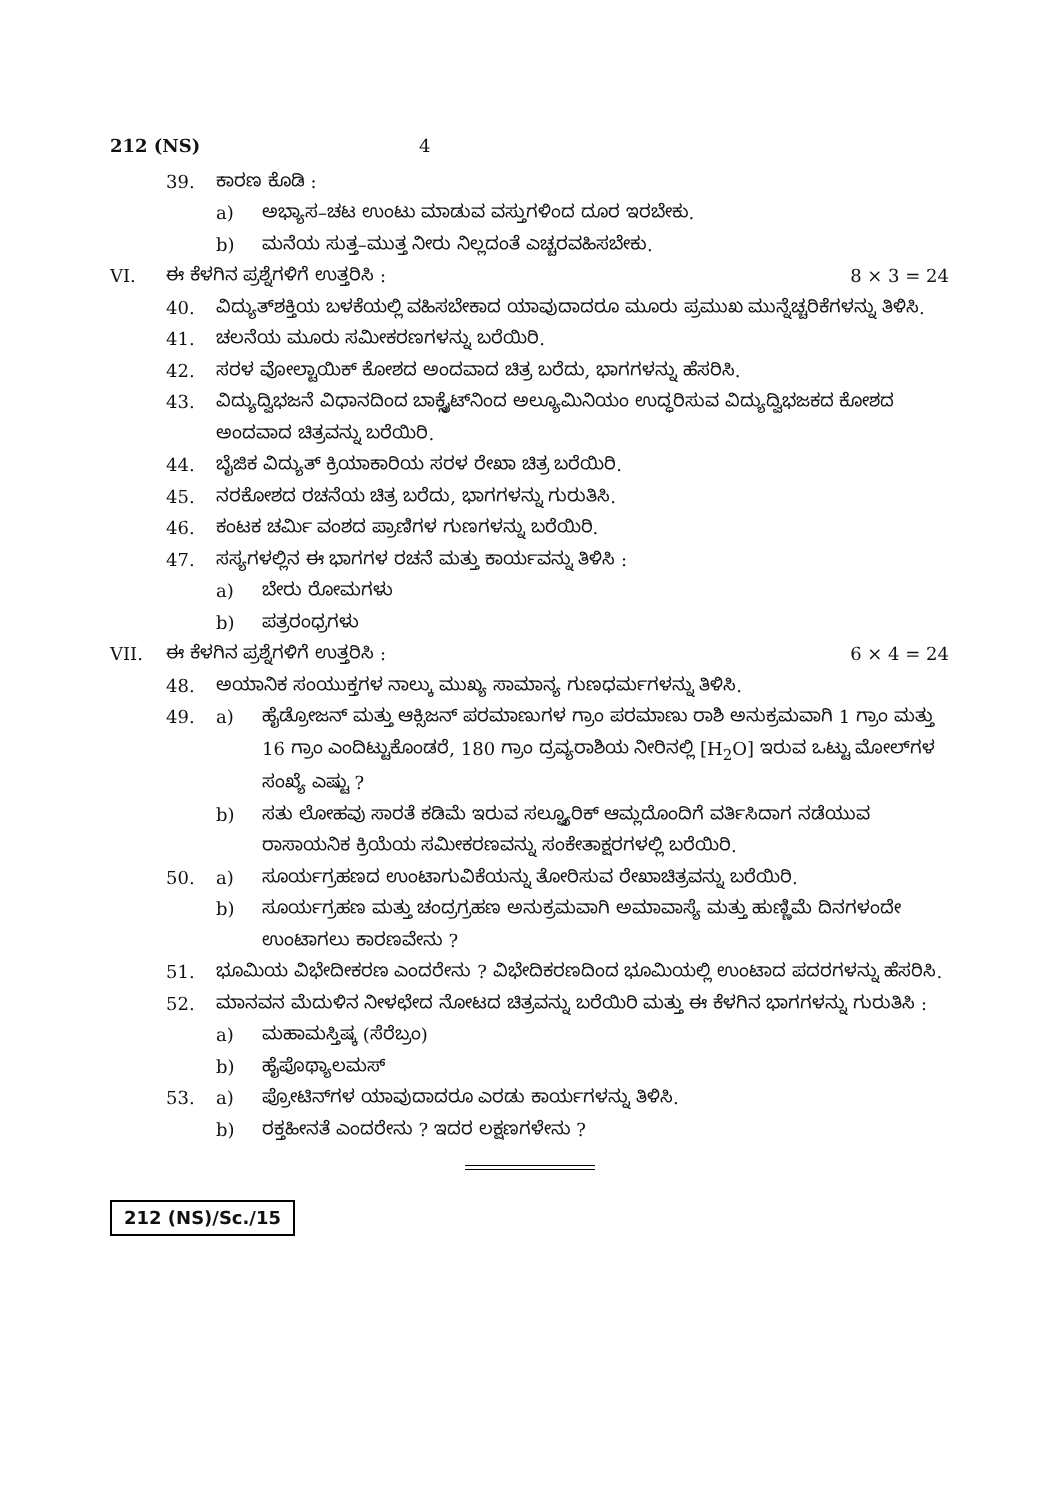212 (NS) 4
39. ಕಾರಣ ಕೊಡಿ :
a) ಅಭ್ಯಾಸ–ಚಟ ಉಂಟು ಮಾಡುವ ವಸ್ತುಗಳಿಂದ ದೂರ ಇರಬೇಕು.
b) ಮನೆಯ ಸುತ್ತ–ಮುತ್ತ ನೀರು ನಿಲ್ಲದಂತೆ ಎಚ್ಚರವಹಿಸಬೇಕು.
VI. ಈ ಕೆಳಗಿನ ಪ್ರಶ್ನೆಗಳಿಗೆ ಉತ್ತರಿಸಿ : 8 × 3 = 24
40. ವಿದ್ಯುತ್‌ಶಕ್ತಿಯ ಬಳಕೆಯಲ್ಲಿ ವಹಿಸಬೇಕಾದ ಯಾವುದಾದರೂ ಮೂರು ಪ್ರಮುಖ ಮುನ್ನೆಚ್ಚರಿಕೆಗಳನ್ನು ತಿಳಿಸಿ.
41. ಚಲನೆಯ ಮೂರು ಸಮೀಕರಣಗಳನ್ನು ಬರೆಯಿರಿ.
42. ಸರಳ ವೋಲ್ಟಾಯಿಕ್ ಕೋಶದ ಅಂದವಾದ ಚಿತ್ರ ಬರೆದು, ಭಾಗಗಳನ್ನು ಹೆಸರಿಸಿ.
43. ವಿದ್ಯುದ್ವಿಭಜನೆ ವಿಧಾನದಿಂದ ಬಾಕ್ಸೈಟ್‌ನಿಂದ ಅಲ್ಯೂಮಿನಿಯಂ ಉದ್ಧರಿಸುವ ವಿದ್ಯುದ್ವಿಭಜಕದ ಕೋಶದ ಅಂದವಾದ ಚಿತ್ರವನ್ನು ಬರೆಯಿರಿ.
44. ಬೈಜಿಕ ವಿದ್ಯುತ್ ಕ್ರಿಯಾಕಾರಿಯ ಸರಳ ರೇಖಾ ಚಿತ್ರ ಬರೆಯಿರಿ.
45. ನರಕೋಶದ ರಚನೆಯ ಚಿತ್ರ ಬರೆದು, ಭಾಗಗಳನ್ನು ಗುರುತಿಸಿ.
46. ಕಂಟಕ ಚರ್ಮಿ ವಂಶದ ಪ್ರಾಣಿಗಳ ಗುಣಗಳನ್ನು ಬರೆಯಿರಿ.
47. ಸಸ್ಯಗಳಲ್ಲಿನ ಈ ಭಾಗಗಳ ರಚನೆ ಮತ್ತು ಕಾರ್ಯವನ್ನು ತಿಳಿಸಿ :
a) ಬೇರು ರೋಮಗಳು
b) ಪತ್ರರಂಧ್ರಗಳು
VII. ಈ ಕೆಳಗಿನ ಪ್ರಶ್ನೆಗಳಿಗೆ ಉತ್ತರಿಸಿ : 6 × 4 = 24
48. ಅಯಾನಿಕ ಸಂಯುಕ್ತಗಳ ನಾಲ್ಕು ಮುಖ್ಯ ಸಾಮಾನ್ಯ ಗುಣಧರ್ಮಗಳನ್ನು ತಿಳಿಸಿ.
49. a) ಹೈಡ್ರೋಜನ್ ಮತ್ತು ಆಕ್ಸಿಜನ್ ಪರಮಾಣುಗಳ ಗ್ರಾಂ ಪರಮಾಣು ರಾಶಿ ಅನುಕ್ರಮವಾಗಿ 1 ಗ್ರಾಂ ಮತ್ತು 16 ಗ್ರಾಂ ಎಂದಿಟ್ಟುಕೊಂಡರೆ, 180 ಗ್ರಾಂ ದ್ರವ್ಯರಾಶಿಯ ನೀರಿನಲ್ಲಿ [H<sub>2</sub>O] ಇರುವ ಒಟ್ಟು ಮೋಲ್‌ಗಳ ಸಂಖ್ಯೆ ಎಷ್ಟು ?
b) ಸತು ಲೋಹವು ಸಾರತೆ ಕಡಿಮೆ ಇರುವ ಸಲ್ಫ್ಯೂರಿಕ್ ಆಮ್ಲದೊಂದಿಗೆ ವರ್ತಿಸಿದಾಗ ನಡೆಯುವ ರಾಸಾಯನಿಕ ಕ್ರಿಯೆಯ ಸಮೀಕರಣವನ್ನು ಸಂಕೇತಾಕ್ಷರಗಳಲ್ಲಿ ಬರೆಯಿರಿ.
50. a) ಸೂರ್ಯಗ್ರಹಣದ ಉಂಟಾಗುವಿಕೆಯನ್ನು ತೋರಿಸುವ ರೇಖಾಚಿತ್ರವನ್ನು ಬರೆಯಿರಿ.
b) ಸೂರ್ಯಗ್ರಹಣ ಮತ್ತು ಚಂದ್ರಗ್ರಹಣ ಅನುಕ್ರಮವಾಗಿ ಅಮಾವಾಸ್ಯೆ ಮತ್ತು ಹುಣ್ಣಿಮೆ ದಿನಗಳಂದೇ ಉಂಟಾಗಲು ಕಾರಣವೇನು ?
51. ಭೂಮಿಯ ವಿಭೇದೀಕರಣ ಎಂದರೇನು ? ವಿಭೇದಿಕರಣದಿಂದ ಭೂಮಿಯಲ್ಲಿ ಉಂಟಾದ ಪದರಗಳನ್ನು ಹೆಸರಿಸಿ.
52. ಮಾನವನ ಮೆದುಳಿನ ನೀಳಛೇದ ನೋಟದ ಚಿತ್ರವನ್ನು ಬರೆಯಿರಿ ಮತ್ತು ಈ ಕೆಳಗಿನ ಭಾಗಗಳನ್ನು ಗುರುತಿಸಿ :
a) ಮಹಾಮಸ್ತಿಷ್ಕ (ಸೆರೆಬ್ರಂ)
b) ಹೈಪೊಥ್ಯಾಲಮಸ್
53. a) ಪ್ರೋಟಿನ್‌ಗಳ ಯಾವುದಾದರೂ ಎರಡು ಕಾರ್ಯಗಳನ್ನು ತಿಳಿಸಿ.
b) ರಕ್ತಹೀನತೆ ಎಂದರೇನು ? ಇದರ ಲಕ್ಷಣಗಳೇನು ?
212 (NS)/Sc./15